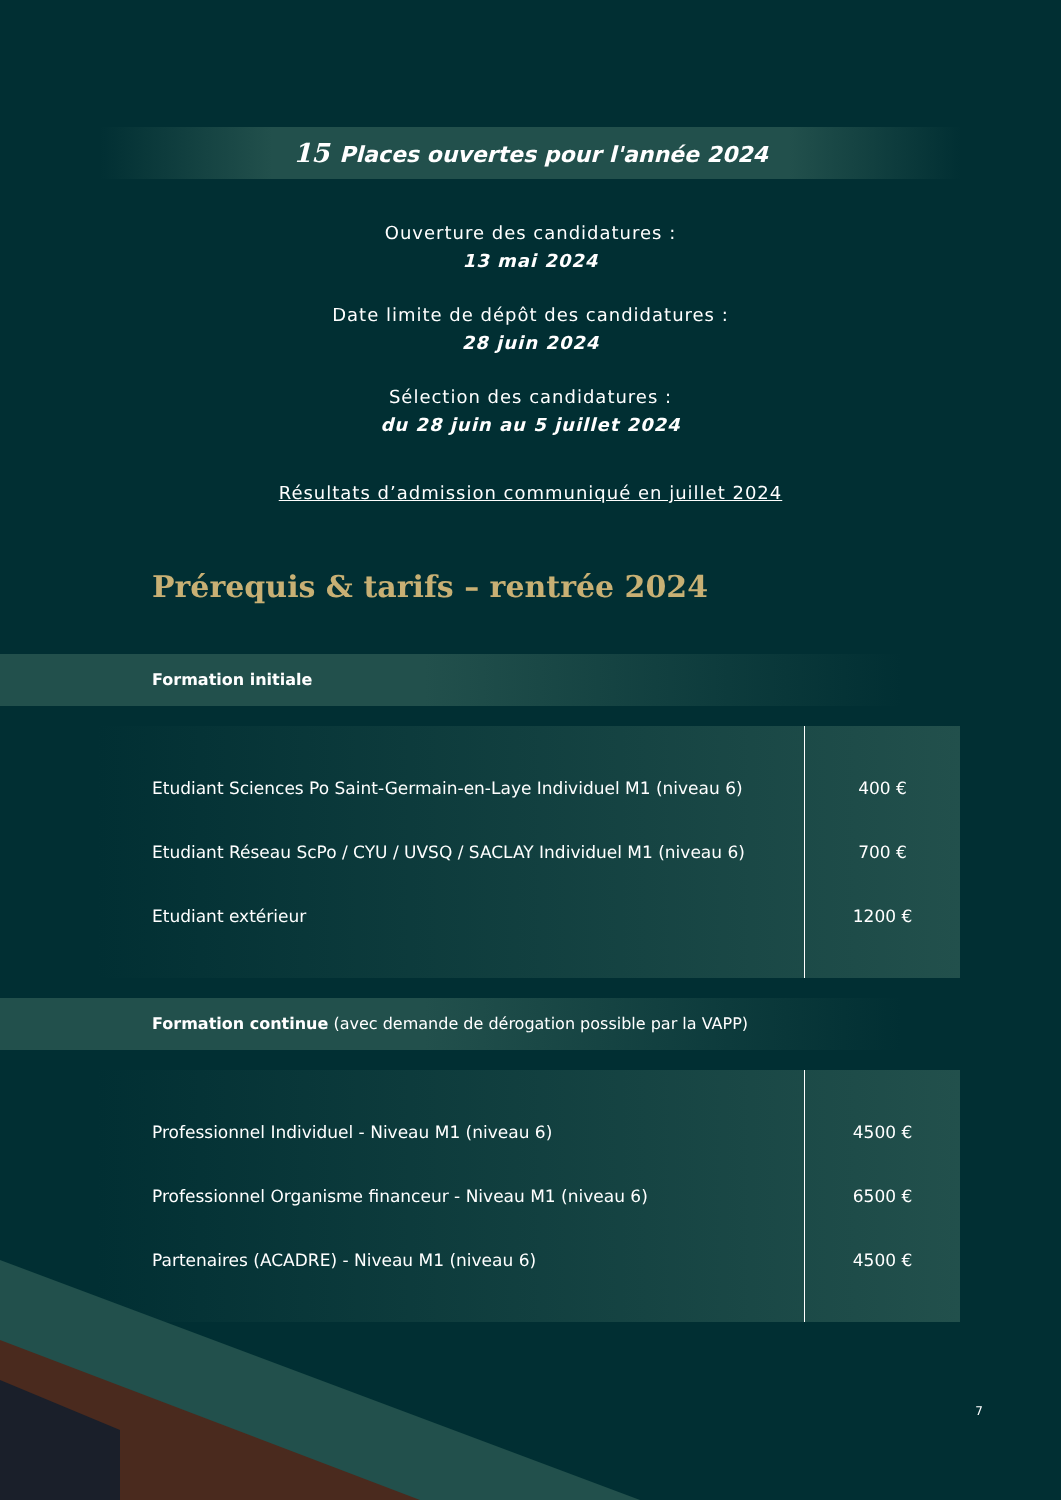15 Places ouvertes pour l'année 2024
Ouverture des candidatures :
13 mai 2024
Date limite de dépôt des candidatures :
28 juin 2024
Sélection des candidatures :
du 28 juin au 5 juillet 2024
Résultats d’admission communiqué en juillet 2024
Prérequis & tarifs – rentrée 2024
Formation initiale
| Etudiant Sciences Po Saint-Germain-en-Laye Individuel M1 (niveau 6) | 400 € |
| Etudiant Réseau ScPo / CYU / UVSQ / SACLAY Individuel M1 (niveau 6) | 700 € |
| Etudiant extérieur | 1200 € |
Formation continue (avec demande de dérogation possible par la VAPP)
| Professionnel Individuel - Niveau M1 (niveau 6) | 4500 € |
| Professionnel Organisme financeur - Niveau M1 (niveau 6) | 6500 € |
| Partenaires (ACADRE) - Niveau M1 (niveau 6) | 4500 € |
7